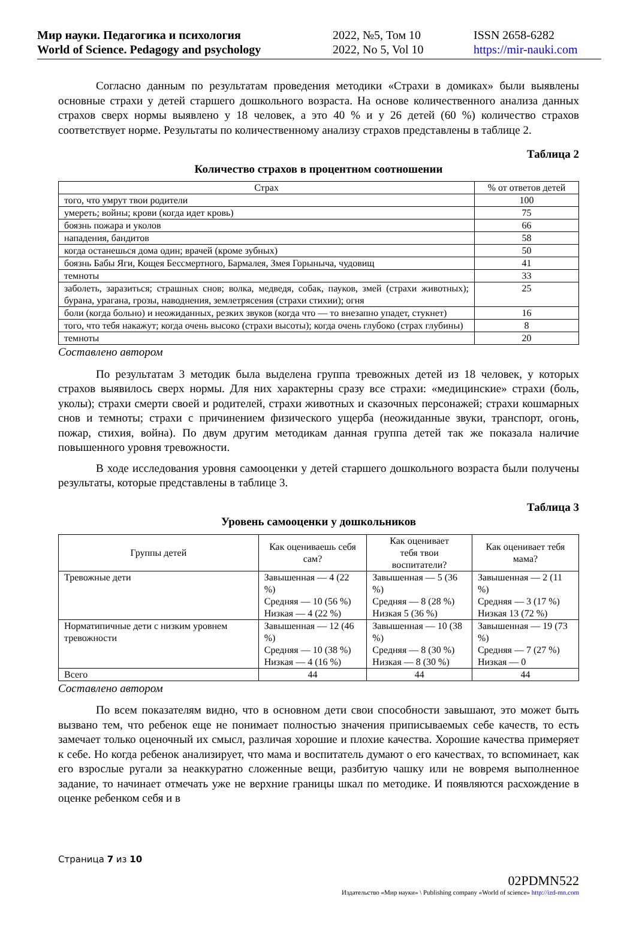Мир науки. Педагогика и психология
World of Science. Pedagogy and psychology
2022, №5, Том 10
2022, No 5, Vol 10
ISSN 2658-6282
https://mir-nauki.com
Согласно данным по результатам проведения методики «Страхи в домиках» были выявлены основные страхи у детей старшего дошкольного возраста. На основе количественного анализа данных страхов сверх нормы выявлено у 18 человек, а это 40 % и у 26 детей (60 %) количество страхов соответствует норме. Результаты по количественному анализу страхов представлены в таблице 2.
Таблица 2
Количество страхов в процентном соотношении
| Страх | % от ответов детей |
| --- | --- |
| того, что умрут твои родители | 100 |
| умереть; войны; крови (когда идет кровь) | 75 |
| боязнь пожара и уколов | 66 |
| нападения, бандитов | 58 |
| когда останешься дома один; врачей (кроме зубных) | 50 |
| боязнь Бабы Яги, Кощея Бессмертного, Бармалея, Змея Горыныча, чудовищ | 41 |
| темноты | 33 |
| заболеть, заразиться; страшных снов; волка, медведя, собак, пауков, змей (страхи животных); бурана, урагана, грозы, наводнения, землетрясения (страхи стихии); огня | 25 |
| боли (когда больно) и неожиданных, резких звуков (когда что — то внезапно упадет, стукнет) | 16 |
| того, что тебя накажут; когда очень высоко (страхи высоты); когда очень глубоко (страх глубины) | 8 |
| темноты | 20 |
Составлено автором
По результатам 3 методик была выделена группа тревожных детей из 18 человек, у которых страхов выявилось сверх нормы. Для них характерны сразу все страхи: «медицинские» страхи (боль, уколы); страхи смерти своей и родителей, страхи животных и сказочных персонажей; страхи кошмарных снов и темноты; страхи с причинением физического ущерба (неожиданные звуки, транспорт, огонь, пожар, стихия, война). По двум другим методикам данная группа детей так же показала наличие повышенного уровня тревожности.
В ходе исследования уровня самооценки у детей старшего дошкольного возраста были получены результаты, которые представлены в таблице 3.
Таблица 3
Уровень самооценки у дошкольников
| Группы детей | Как оцениваешь себя сам? | Как оценивает тебя твои воспитатели? | Как оценивает тебя мама? |
| --- | --- | --- | --- |
| Тревожные дети | Завышенная — 4 (22 %) Средняя — 10 (56 %) Низкая — 4 (22 %) | Завышенная — 5 (36 %) Средняя — 8 (28 %) Низкая 5 (36 %) | Завышенная — 2 (11 %) Средняя — 3 (17 %) Низкая 13 (72 %) |
| Норматипичные дети с низким уровнем тревожности | Завышенная — 12 (46 %) Средняя — 10 (38 %) Низкая — 4 (16 %) | Завышенная — 10 (38 %) Средняя — 8 (30 %) Низкая — 8 (30 %) | Завышенная — 19 (73 %) Средняя — 7 (27 %) Низкая — 0 |
| Всего | 44 | 44 | 44 |
Составлено автором
По всем показателям видно, что в основном дети свои способности завышают, это может быть вызвано тем, что ребенок еще не понимает полностью значения приписываемых себе качеств, то есть замечает только оценочный их смысл, различая хорошие и плохие качества. Хорошие качества примеряет к себе. Но когда ребенок анализирует, что мама и воспитатель думают о его качествах, то вспоминает, как его взрослые ругали за неаккуратно сложенные вещи, разбитую чашку или не вовремя выполненное задание, то начинает отмечать уже не верхние границы шкал по методике. И появляются расхождение в оценке ребенком себя и в
Страница 7 из 10
02PDMN522
Издательство «Мир науки» \ Publishing company «World of science» http://izd-mn.com